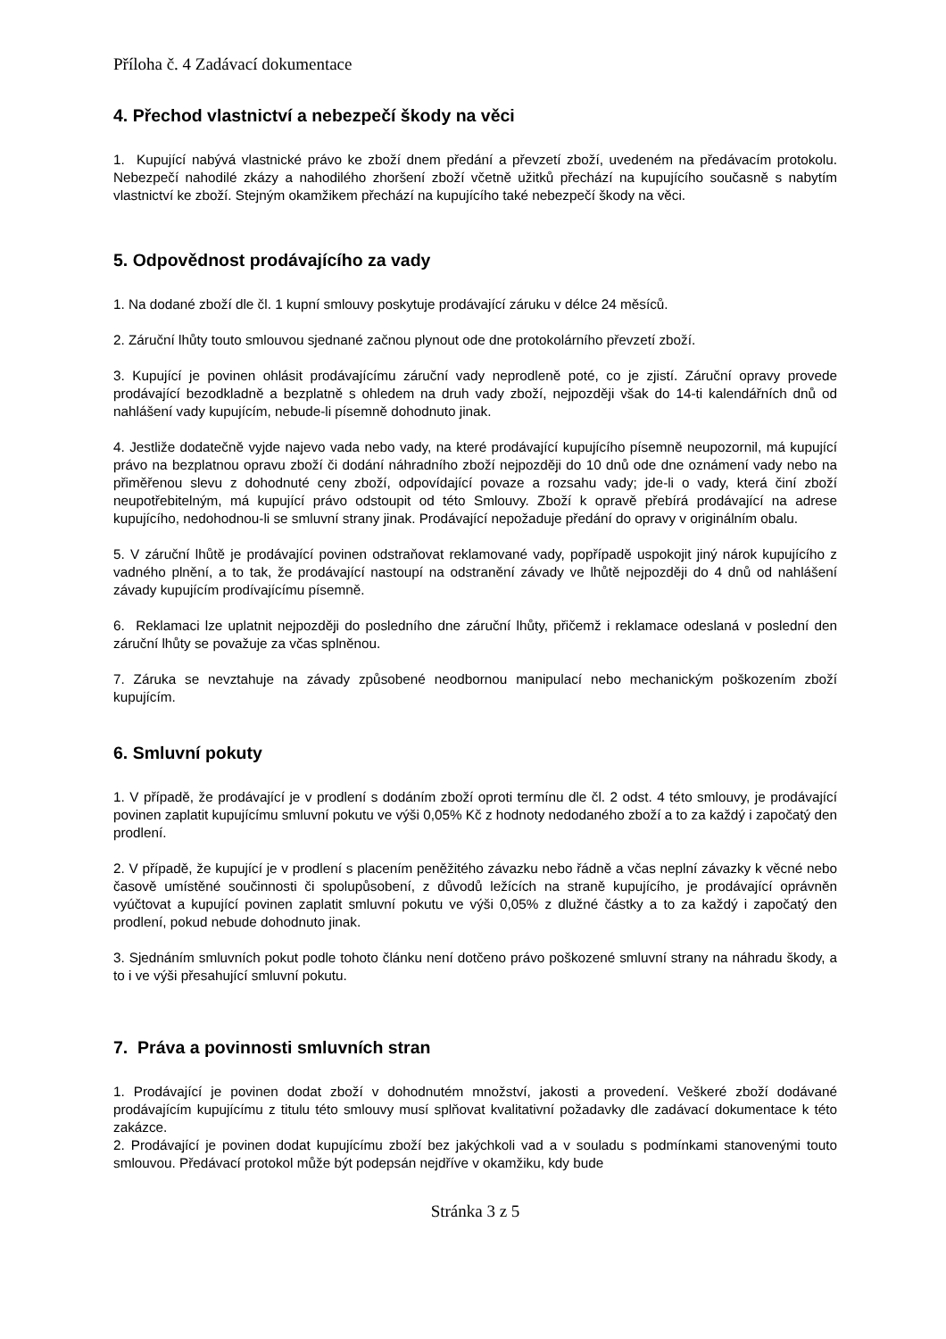Příloha č. 4 Zadávací dokumentace
4. Přechod vlastnictví a nebezpečí škody na věci
1. Kupující nabývá vlastnické právo ke zboží dnem předání a převzetí zboží, uvedeném na předávacím protokolu. Nebezpečí nahodilé zkázy a nahodilého zhoršení zboží včetně užitků přechází na kupujícího současně s nabytím vlastnictví ke zboží. Stejným okamžikem přechází na kupujícího také nebezpečí škody na věci.
5. Odpovědnost prodávajícího za vady
1. Na dodané zboží dle čl. 1 kupní smlouvy poskytuje prodávající záruku v délce 24 měsíců.
2. Záruční lhůty touto smlouvou sjednané začnou plynout ode dne protokolárního převzetí zboží.
3. Kupující je povinen ohlásit prodávajícímu záruční vady neprodleně poté, co je zjistí. Záruční opravy provede prodávající bezodkladně a bezplatně s ohledem na druh vady zboží, nejpozději však do 14-ti kalendářních dnů od nahlášení vady kupujícím, nebude-li písemně dohodnuto jinak.
4. Jestliže dodatečně vyjde najevo vada nebo vady, na které prodávající kupujícího písemně neupozornil, má kupující právo na bezplatnou opravu zboží či dodání náhradního zboží nejpozději do 10 dnů ode dne oznámení vady nebo na přiměřenou slevu z dohodnuté ceny zboží, odpovídající povaze a rozsahu vady; jde-li o vady, která činí zboží neupotřebitelným, má kupující právo odstoupit od této Smlouvy. Zboží k opravě přebírá prodávající na adrese kupujícího, nedohodnou-li se smluvní strany jinak. Prodávající nepožaduje předání do opravy v originálním obalu.
5. V záruční lhůtě je prodávající povinen odstraňovat reklamované vady, popřípadě uspokojit jiný nárok kupujícího z vadného plnění, a to tak, že prodávající nastoupí na odstranění závady ve lhůtě nejpozději do 4 dnů od nahlášení závady kupujícím prodívajícímu písemně.
6. Reklamaci lze uplatnit nejpozději do posledního dne záruční lhůty, přičemž i reklamace odeslaná v poslední den záruční lhůty se považuje za včas splněnou.
7. Záruka se nevztahuje na závady způsobené neodbornou manipulací nebo mechanickým poškozením zboží kupujícím.
6. Smluvní pokuty
1. V případě, že prodávající je v prodlení s dodáním zboží oproti termínu dle čl. 2 odst. 4 této smlouvy, je prodávající povinen zaplatit kupujícímu smluvní pokutu ve výši 0,05% Kč z hodnoty nedodaného zboží a to za každý i započatý den prodlení.
2. V případě, že kupující je v prodlení s placením peněžitého závazku nebo řádně a včas neplní závazky k věcné nebo časově umístěné součinnosti či spolupůsobení, z důvodů ležících na straně kupujícího, je prodávající oprávněn vyúčtovat a kupující povinen zaplatit smluvní pokutu ve výši 0,05% z dlužné částky a to za každý i započatý den prodlení, pokud nebude dohodnuto jinak.
3. Sjednáním smluvních pokut podle tohoto článku není dotčeno právo poškozené smluvní strany na náhradu škody, a to i ve výši přesahující smluvní pokutu.
7. Práva a povinnosti smluvních stran
1. Prodávající je povinen dodat zboží v dohodnutém množství, jakosti a provedení. Veškeré zboží dodávané prodávajícím kupujícímu z titulu této smlouvy musí splňovat kvalitativní požadavky dle zadávací dokumentace k této zakázce.
2. Prodávající je povinen dodat kupujícímu zboží bez jakýchkoli vad a v souladu s podmínkami stanovenými touto smlouvou. Předávací protokol může být podepsán nejdříve v okamžiku, kdy bude
Stránka 3 z 5